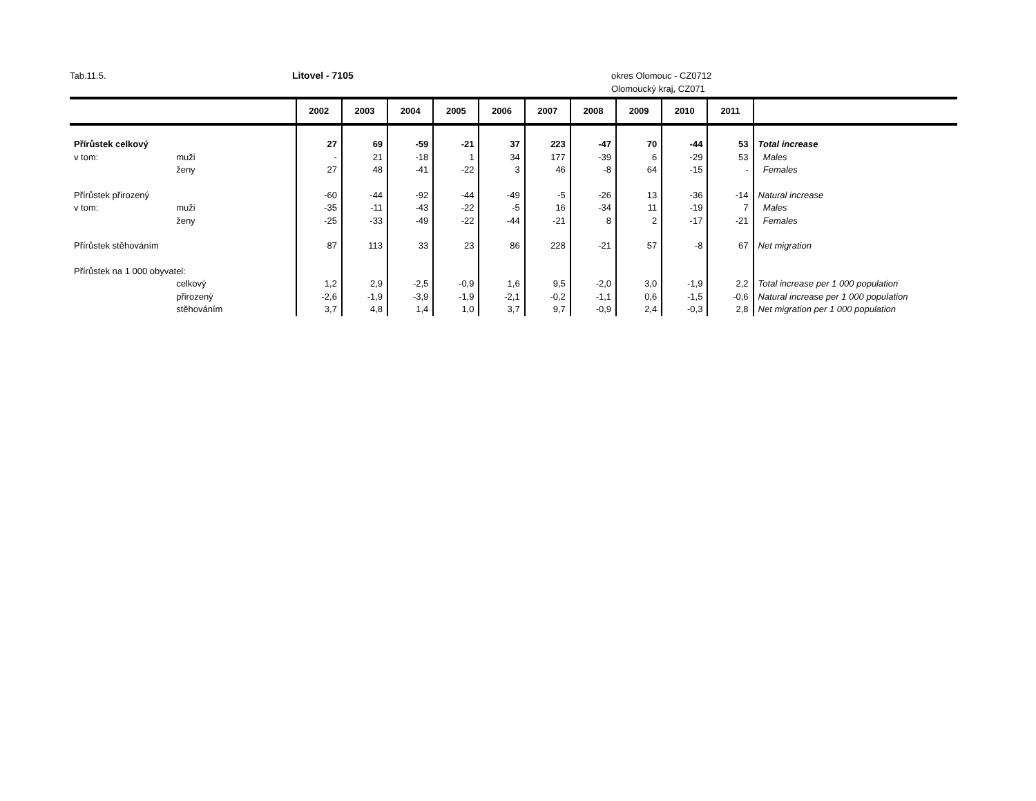Tab.11.5. Litovel - 7105 okres Olomouc - CZ0712
Olomoucký kraj, CZ071
| | | 2002 | 2003 | 2004 | 2005 | 2006 | 2007 | 2008 | 2009 | 2010 | 2011 | |
| --- | --- | --- | --- | --- | --- | --- | --- | --- | --- | --- | --- | --- |
| Přírůstek celkový | | 27 | 69 | -59 | -21 | 37 | 223 | -47 | 70 | -44 | 53 | Total increase |
| v tom: | muži | - | 21 | -18 | 1 | 34 | 177 | -39 | 6 | -29 | 53 | Males |
| | ženy | 27 | 48 | -41 | -22 | 3 | 46 | -8 | 64 | -15 | - | Females |
| Přírůstek přirozený | | -60 | -44 | -92 | -44 | -49 | -5 | -26 | 13 | -36 | -14 | Natural increase |
| v tom: | muži | -35 | -11 | -43 | -22 | -5 | 16 | -34 | 11 | -19 | 7 | Males |
| | ženy | -25 | -33 | -49 | -22 | -44 | -21 | 8 | 2 | -17 | -21 | Females |
| Přírůstek stěhováním | | 87 | 113 | 33 | 23 | 86 | 228 | -21 | 57 | -8 | 67 | Net migration |
| Přírůstek na 1 000 obyvatel: | | | | | | | | | | | | |
| | celkový | 1,2 | 2,9 | -2,5 | -0,9 | 1,6 | 9,5 | -2,0 | 3,0 | -1,9 | 2,2 | Total increase per 1 000 population |
| | přirozený | -2,6 | -1,9 | -3,9 | -1,9 | -2,1 | -0,2 | -1,1 | 0,6 | -1,5 | -0,6 | Natural increase per 1 000 population |
| | stěhováním | 3,7 | 4,8 | 1,4 | 1,0 | 3,7 | 9,7 | -0,9 | 2,4 | -0,3 | 2,8 | Net migration per 1 000 population |